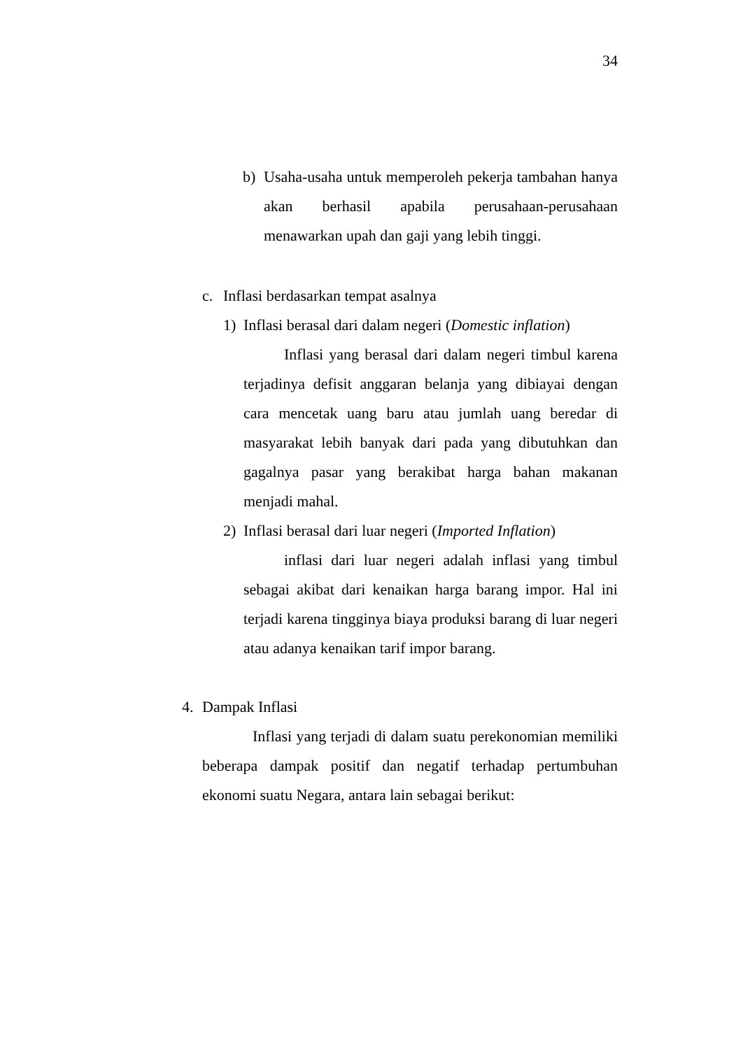34
b) Usaha-usaha untuk memperoleh pekerja tambahan hanya akan berhasil apabila perusahaan-perusahaan menawarkan upah dan gaji yang lebih tinggi.
c. Inflasi berdasarkan tempat asalnya
1) Inflasi berasal dari dalam negeri (Domestic inflation)
Inflasi yang berasal dari dalam negeri timbul karena terjadinya defisit anggaran belanja yang dibiayai dengan cara mencetak uang baru atau jumlah uang beredar di masyarakat lebih banyak dari pada yang dibutuhkan dan gagalnya pasar yang berakibat harga bahan makanan menjadi mahal.
2) Inflasi berasal dari luar negeri (Imported Inflation)
inflasi dari luar negeri adalah inflasi yang timbul sebagai akibat dari kenaikan harga barang impor. Hal ini terjadi karena tingginya biaya produksi barang di luar negeri atau adanya kenaikan tarif impor barang.
4. Dampak Inflasi
Inflasi yang terjadi di dalam suatu perekonomian memiliki beberapa dampak positif dan negatif terhadap pertumbuhan ekonomi suatu Negara, antara lain sebagai berikut: